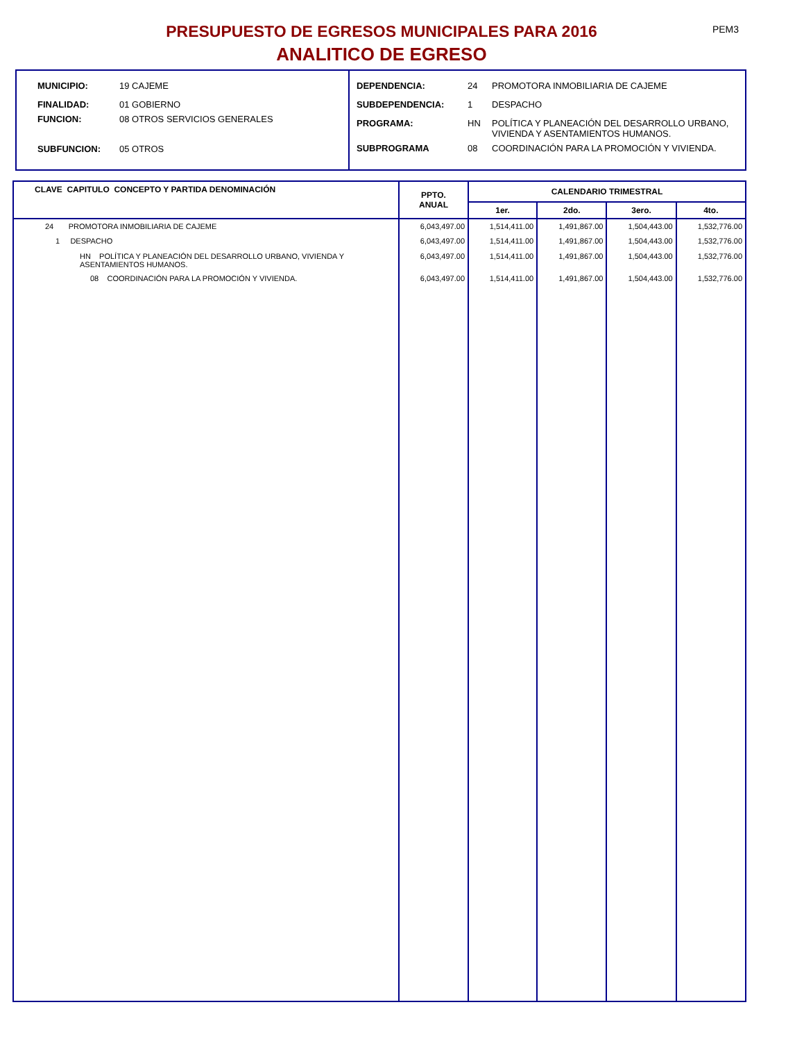PEM3
PRESUPUESTO DE EGRESOS MUNICIPALES PARA 2016
ANALITICO DE EGRESO
MUNICIPIO: 19 CAJEME
FINALIDAD: 01 GOBIERNO
FUNCION: 08 OTROS SERVICIOS GENERALES
SUBFUNCION: 05 OTROS
DEPENDENCIA: 24 PROMOTORA INMOBILIARIA DE CAJEME
SUBDEPENDENCIA: 1 DESPACHO
PROGRAMA: HN POLÍTICA Y PLANEACIÓN DEL DESARROLLO URBANO, VIVIENDA Y ASENTAMIENTOS HUMANOS.
SUBPROGRAMA 08 COORDINACIÓN PARA LA PROMOCIÓN Y VIVIENDA.
| CLAVE CAPITULO CONCEPTO Y PARTIDA DENOMINACIÓN | PPTO. ANUAL | CALENDARIO TRIMESTRAL | | | |
| --- | --- | --- | --- | --- | --- |
| | | 1er. | 2do. | 3ero. | 4to. |
| 24 PROMOTORA INMOBILIARIA DE CAJEME | 6,043,497.00 | 1,514,411.00 | 1,491,867.00 | 1,504,443.00 | 1,532,776.00 |
| 1 DESPACHO | 6,043,497.00 | 1,514,411.00 | 1,491,867.00 | 1,504,443.00 | 1,532,776.00 |
| HN POLÍTICA Y PLANEACIÓN DEL DESARROLLO URBANO, VIVIENDA Y ASENTAMIENTOS HUMANOS. | 6,043,497.00 | 1,514,411.00 | 1,491,867.00 | 1,504,443.00 | 1,532,776.00 |
| 08 COORDINACIÓN PARA LA PROMOCIÓN Y VIVIENDA. | 6,043,497.00 | 1,514,411.00 | 1,491,867.00 | 1,504,443.00 | 1,532,776.00 |